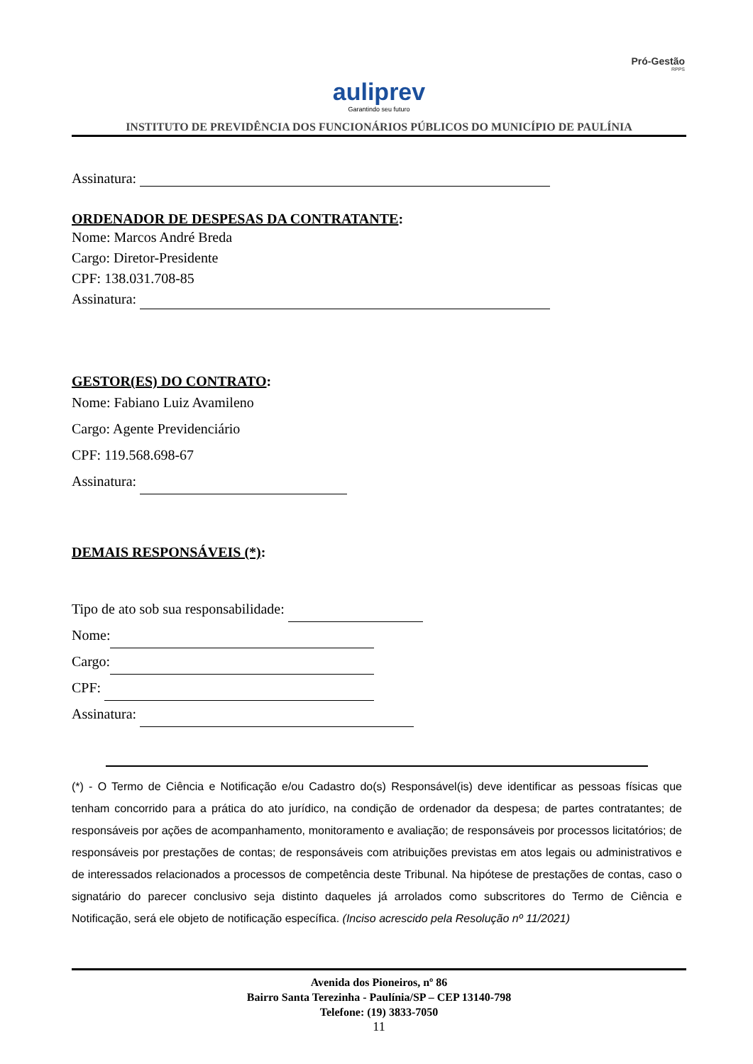auliprev
Garantindo seu futuro
Pró-Gestão
RPPS
INSTITUTO DE PREVIDÊNCIA DOS FUNCIONÁRIOS PÚBLICOS DO MUNICÍPIO DE PAULÍNIA
Assinatura:
ORDENADOR DE DESPESAS DA CONTRATANTE:
Nome: Marcos André Breda
Cargo: Diretor-Presidente
CPF: 138.031.708-85
Assinatura:
GESTOR(ES) DO CONTRATO:
Nome: Fabiano Luiz Avamileno
Cargo: Agente Previdenciário
CPF: 119.568.698-67
Assinatura:
DEMAIS RESPONSÁVEIS (*):
Tipo de ato sob sua responsabilidade:
Nome:
Cargo:
CPF:
Assinatura:
(*) - O Termo de Ciência e Notificação e/ou Cadastro do(s) Responsável(is) deve identificar as pessoas físicas que tenham concorrido para a prática do ato jurídico, na condição de ordenador da despesa; de partes contratantes; de responsáveis por ações de acompanhamento, monitoramento e avaliação; de responsáveis por processos licitatórios; de responsáveis por prestações de contas; de responsáveis com atribuições previstas em atos legais ou administrativos e de interessados relacionados a processos de competência deste Tribunal. Na hipótese de prestações de contas, caso o signatário do parecer conclusivo seja distinto daqueles já arrolados como subscritores do Termo de Ciência e Notificação, será ele objeto de notificação específica. (Inciso acrescido pela Resolução nº 11/2021)
Avenida dos Pioneiros, nº 86
Bairro Santa Terezinha - Paulínia/SP – CEP 13140-798
Telefone: (19) 3833-7050
11